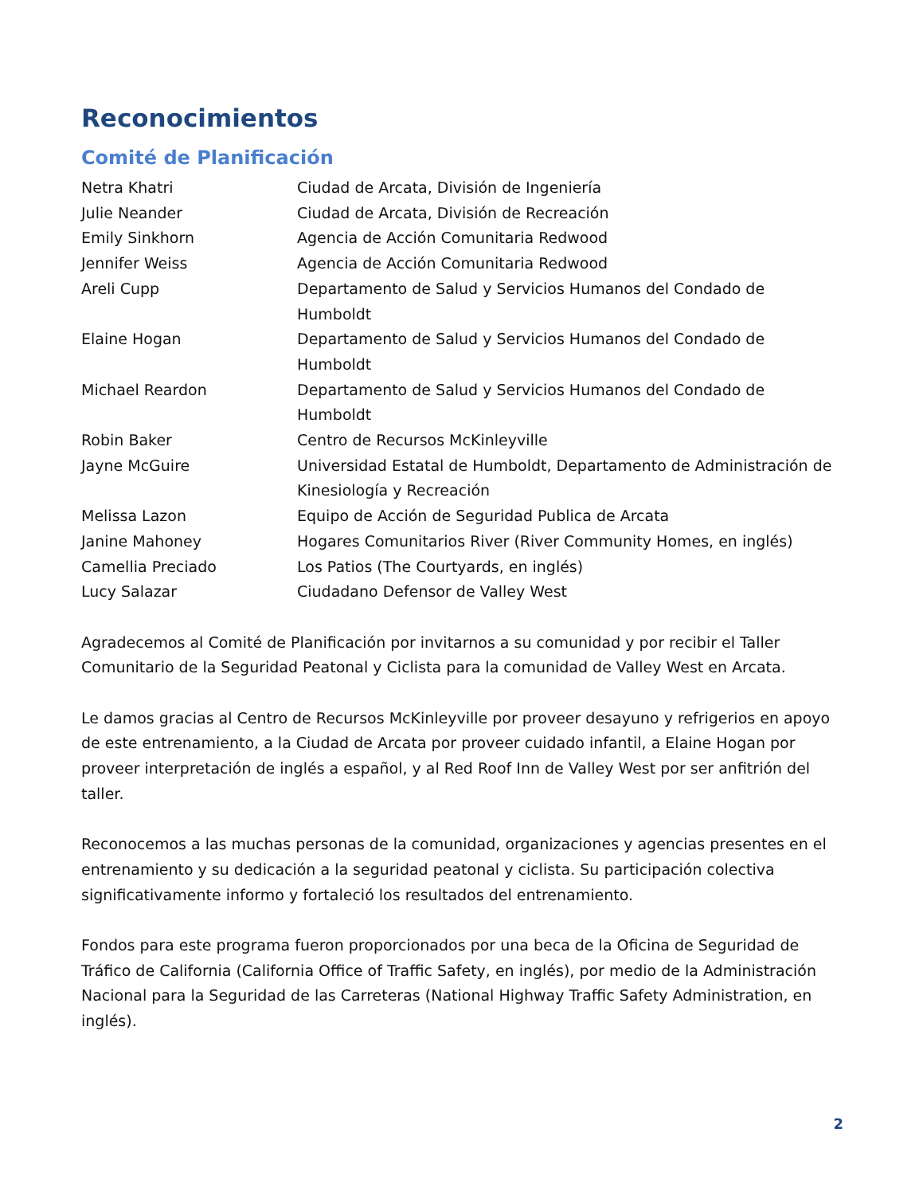Reconocimientos
Comité de Planificación
| Netra Khatri | Ciudad de Arcata, División de Ingeniería |
| Julie Neander | Ciudad de Arcata, División de Recreación |
| Emily Sinkhorn | Agencia de Acción Comunitaria Redwood |
| Jennifer Weiss | Agencia de Acción Comunitaria Redwood |
| Areli Cupp | Departamento de Salud y Servicios Humanos del Condado de Humboldt |
| Elaine Hogan | Departamento de Salud y Servicios Humanos del Condado de Humboldt |
| Michael Reardon | Departamento de Salud y Servicios Humanos del Condado de Humboldt |
| Robin Baker | Centro de Recursos McKinleyville |
| Jayne McGuire | Universidad Estatal de Humboldt, Departamento de Administración de Kinesiología y Recreación |
| Melissa Lazon | Equipo de Acción de Seguridad Publica de Arcata |
| Janine Mahoney | Hogares Comunitarios River (River Community Homes, en inglés) |
| Camellia Preciado | Los Patios (The Courtyards, en inglés) |
| Lucy Salazar | Ciudadano Defensor de Valley West |
Agradecemos al Comité de Planificación por invitarnos a su comunidad y por recibir el Taller Comunitario de la Seguridad Peatonal y Ciclista para la comunidad de Valley West en Arcata.
Le damos gracias al Centro de Recursos McKinleyville por proveer desayuno y refrigerios en apoyo de este entrenamiento, a la Ciudad de Arcata por proveer cuidado infantil, a Elaine Hogan por proveer interpretación de inglés a español, y al Red Roof Inn de Valley West por ser anfitrión del taller.
Reconocemos a las muchas personas de la comunidad, organizaciones y agencias presentes en el entrenamiento y su dedicación a la seguridad peatonal y ciclista. Su participación colectiva significativamente informo y fortaleció los resultados del entrenamiento.
Fondos para este programa fueron proporcionados por una beca de la Oficina de Seguridad de Tráfico de California (California Office of Traffic Safety, en inglés), por medio de la Administración Nacional para la Seguridad de las Carreteras (National Highway Traffic Safety Administration, en inglés).
2